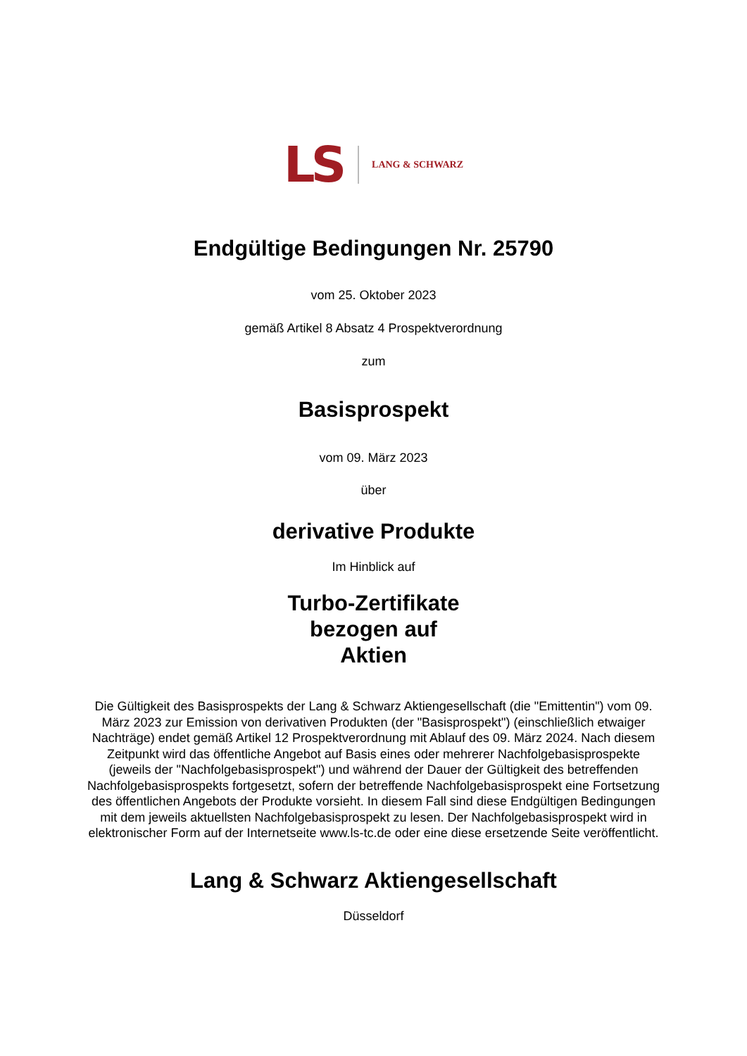LS LANG & SCHWARZ
Endgültige Bedingungen Nr. 25790
vom 25. Oktober 2023
gemäß Artikel 8 Absatz 4 Prospektverordnung
zum
Basisprospekt
vom 09. März 2023
über
derivative Produkte
Im Hinblick auf
Turbo-Zertifikate
bezogen auf
Aktien
Die Gültigkeit des Basisprospekts der Lang & Schwarz Aktiengesellschaft (die "Emittentin") vom 09. März 2023 zur Emission von derivativen Produkten (der "Basisprospekt") (einschließlich etwaiger Nachträge) endet gemäß Artikel 12 Prospektverordnung mit Ablauf des 09. März 2024. Nach diesem Zeitpunkt wird das öffentliche Angebot auf Basis eines oder mehrerer Nachfolgebasisprospekte (jeweils der "Nachfolgebasisprospekt") und während der Dauer der Gültigkeit des betreffenden Nachfolgebasisprospekts fortgesetzt, sofern der betreffende Nachfolgebasisprospekt eine Fortsetzung des öffentlichen Angebots der Produkte vorsieht. In diesem Fall sind diese Endgültigen Bedingungen mit dem jeweils aktuellsten Nachfolgebasisprospekt zu lesen. Der Nachfolgebasisprospekt wird in elektronischer Form auf der Internetseite www.ls-tc.de oder eine diese ersetzende Seite veröffentlicht.
Lang & Schwarz Aktiengesellschaft
Düsseldorf